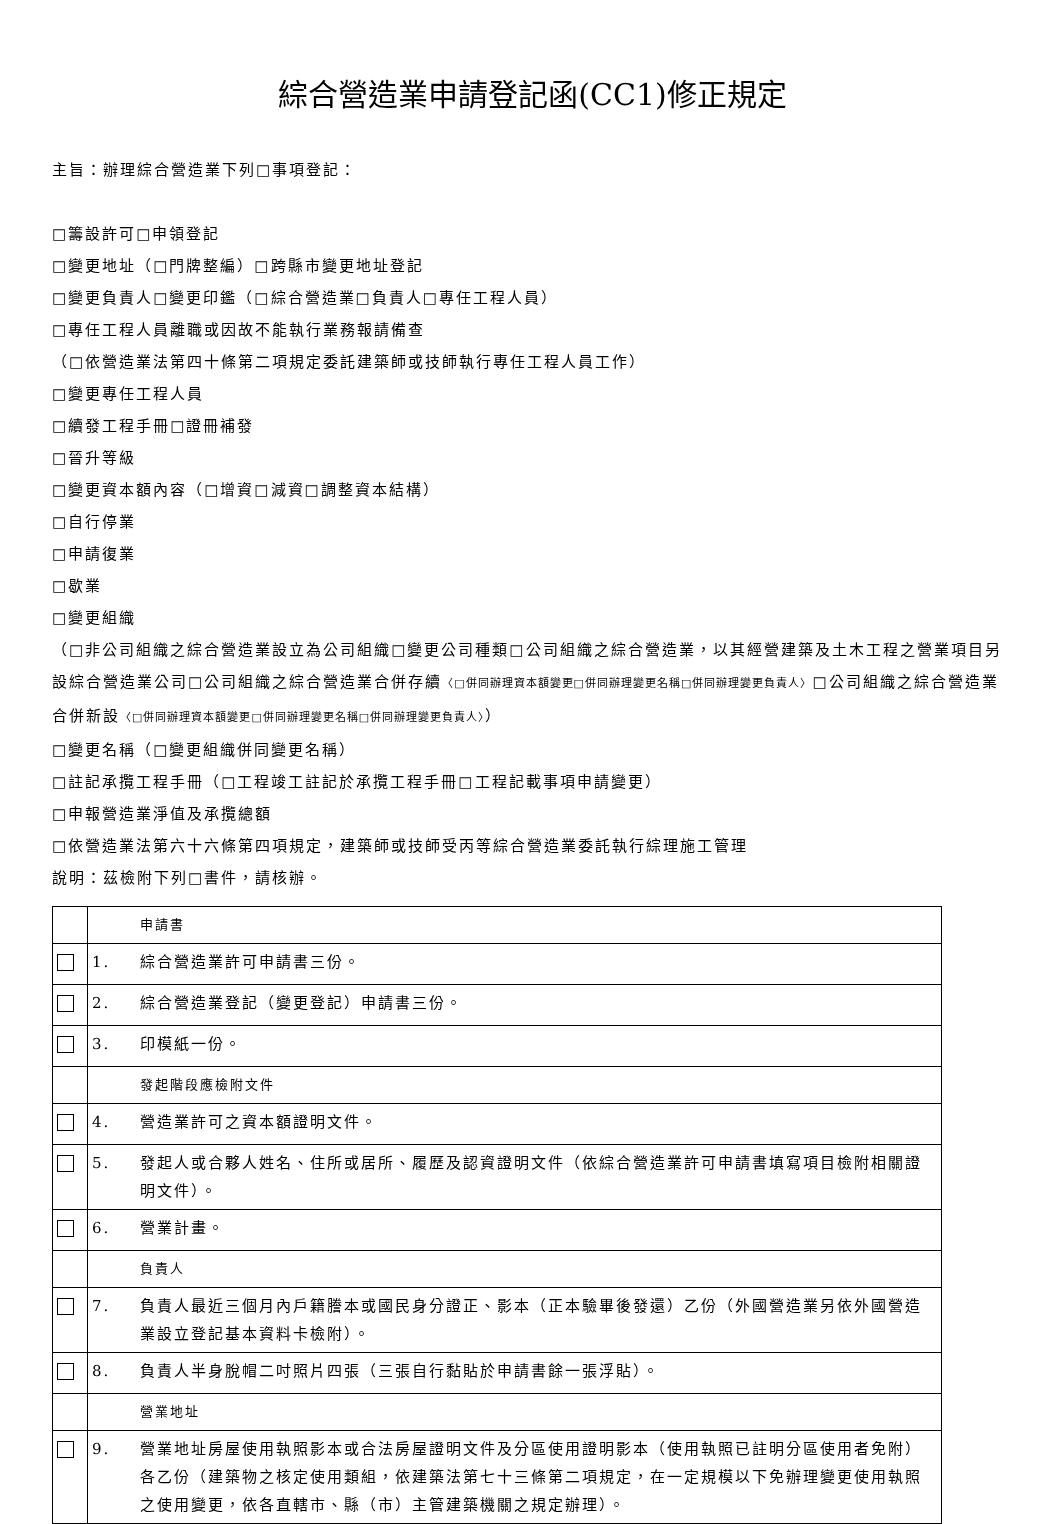綜合營造業申請登記函(CC1)修正規定
主旨：辦理綜合營造業下列□事項登記：
□籌設許可□申領登記
□變更地址（□門牌整編）□跨縣市變更地址登記
□變更負責人□變更印鑑（□綜合營造業□負責人□專任工程人員）
□專任工程人員離職或因故不能執行業務報請備查
（□依營造業法第四十條第二項規定委託建築師或技師執行專任工程人員工作）
□變更專任工程人員
□續發工程手冊□證冊補發
□晉升等級
□變更資本額內容（□增資□減資□調整資本結構）
□自行停業
□申請復業
□歇業
□變更組織
（□非公司組織之綜合營造業設立為公司組織□變更公司種類□公司組織之綜合營造業，以其經營建築及土木工程之營業項目另設綜合營造業公司□公司組織之綜合營造業合併存續〈□併同辦理資本額變更□併同辦理變更名稱□併同辦理變更負責人〉□公司組織之綜合營造業合併新設〈□併同辦理資本額變更□併同辦理變更名稱□併同辦理變更負責人〉）
□變更名稱（□變更組織併同變更名稱）
□註記承攬工程手冊（□工程竣工註記於承攬工程手冊□工程記載事項申請變更）
□申報營造業淨值及承攬總額
□依營造業法第六十六條第四項規定，建築師或技師受丙等綜合營造業委託執行綜理施工管理
說明：茲檢附下列□書件，請核辦。
| | | 申請書 |
| | 1. | 綜合營造業許可申請書三份。 |
| | 2. | 綜合營造業登記（變更登記）申請書三份。 |
| | 3. | 印模紙一份。 |
| | | 發起階段應檢附文件 |
| | 4. | 營造業許可之資本額證明文件。 |
| | 5. | 發起人或合夥人姓名、住所或居所、履歷及認資證明文件（依綜合營造業許可申請書填寫項目檢附相關證明文件）。 |
| | 6. | 營業計畫。 |
| | | 負責人 |
| | 7. | 負責人最近三個月內戶籍謄本或國民身分證正、影本（正本驗畢後發還）乙份（外國營造業另依外國營造業設立登記基本資料卡檢附）。 |
| | 8. | 負責人半身脫帽二吋照片四張（三張自行黏貼於申請書餘一張浮貼）。 |
| | | 營業地址 |
| | 9. | 營業地址房屋使用執照影本或合法房屋證明文件及分區使用證明影本（使用執照已註明分區使用者免附）各乙份（建築物之核定使用類組，依建築法第七十三條第二項規定，在一定規模以下免辦理變更使用執照之使用變更，依各直轄市、縣（市）主管建築機關之規定辦理）。 |